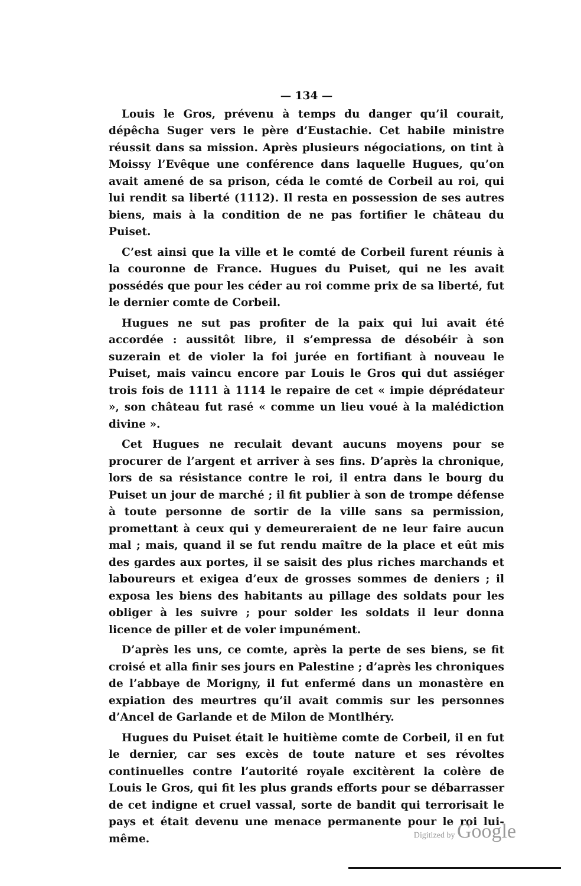— 134 —
Louis le Gros, prévenu à temps du danger qu’il courait, dépêcha Suger vers le père d’Eustachie. Cet habile ministre réussit dans sa mission. Après plusieurs négociations, on tint à Moissy l’Evêque une conférence dans laquelle Hugues, qu’on avait amené de sa prison, céda le comté de Corbeil au roi, qui lui rendit sa liberté (1112). Il resta en possession de ses autres biens, mais à la condition de ne pas fortifier le château du Puiset.
C’est ainsi que la ville et le comté de Corbeil furent réunis à la couronne de France. Hugues du Puiset, qui ne les avait possédés que pour les céder au roi comme prix de sa liberté, fut le dernier comte de Corbeil.
Hugues ne sut pas profiter de la paix qui lui avait été accordée : aussitôt libre, il s’empressa de désobéir à son suzerain et de violer la foi jurée en fortifiant à nouveau le Puiset, mais vaincu encore par Louis le Gros qui dut assiéger trois fois de 1111 à 1114 le repaire de cet « impie déprédateur », son château fut rasé « comme un lieu voué à la malédiction divine ».
Cet Hugues ne reculait devant aucuns moyens pour se procurer de l’argent et arriver à ses fins. D’après la chronique, lors de sa résistance contre le roi, il entra dans le bourg du Puiset un jour de marché ; il fit publier à son de trompe défense à toute personne de sortir de la ville sans sa permission, promettant à ceux qui y demeureraient de ne leur faire aucun mal ; mais, quand il se fut rendu maître de la place et eût mis des gardes aux portes, il se saisit des plus riches marchands et laboureurs et exigea d’eux de grosses sommes de deniers ; il exposa les biens des habitants au pillage des soldats pour les obliger à les suivre ; pour solder les soldats il leur donna licence de piller et de voler impunément.
D’après les uns, ce comte, après la perte de ses biens, se fit croisé et alla finir ses jours en Palestine ; d’après les chroniques de l’abbaye de Morigny, il fut enfermé dans un monastère en expiation des meurtres qu’il avait commis sur les personnes d’Ancel de Garlande et de Milon de Montlhéry.
Hugues du Puiset était le huitième comte de Corbeil, il en fut le dernier, car ses excès de toute nature et ses révoltes continuelles contre l’autorité royale excitèrent la colère de Louis le Gros, qui fit les plus grands efforts pour se débarrasser de cet indigne et cruel vassal, sorte de bandit qui terrorisait le pays et était devenu une menace permanente pour le roi lui-même.
Digitized by Google